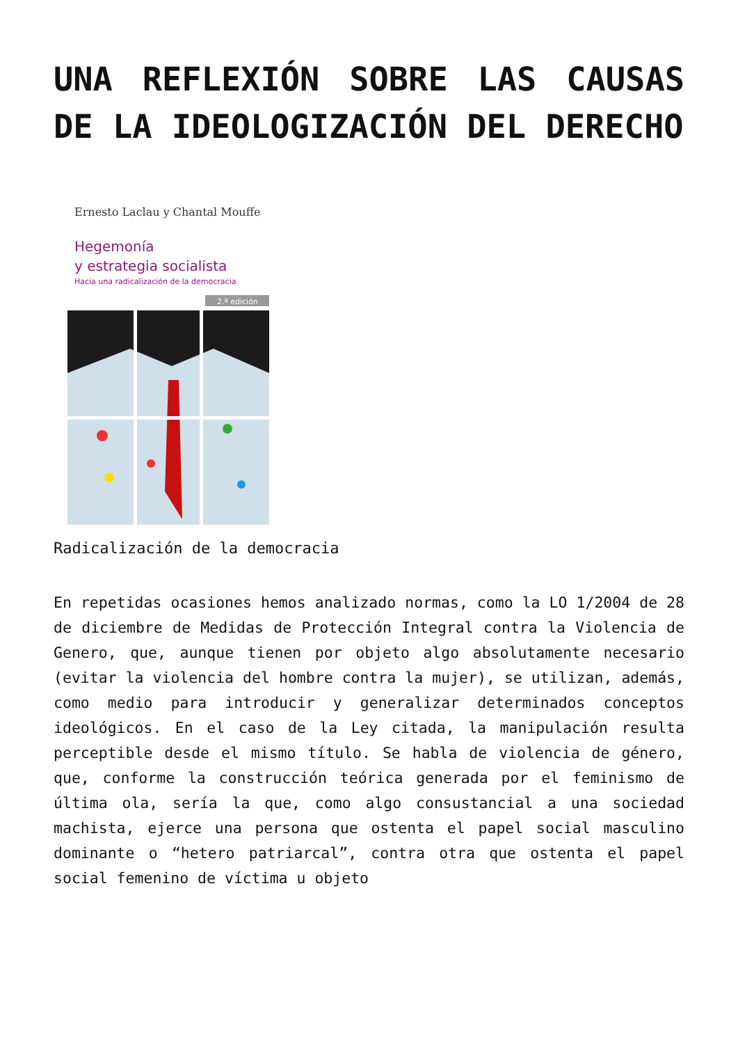UNA REFLEXIÓN SOBRE LAS CAUSAS DE LA IDEOLOGIZACIÓN DEL DERECHO
Ernesto Laclau y Chantal Mouffe
Hegemonía
y estrategia socialista
Hacia una radicalización de la democracia
2.ª edición
Radicalización de la democracia
En repetidas ocasiones hemos analizado normas, como la LO 1/2004 de 28 de diciembre de Medidas de Protección Integral contra la Violencia de Genero, que, aunque tienen por objeto algo absolutamente necesario (evitar la violencia del hombre contra la mujer), se utilizan, además, como medio para introducir y generalizar determinados conceptos ideológicos. En el caso de la Ley citada, la manipulación resulta perceptible desde el mismo título. Se habla de violencia de género, que, conforme la construcción teórica generada por el feminismo de última ola, sería la que, como algo consustancial a una sociedad machista, ejerce una persona que ostenta el papel social masculino dominante o “hetero patriarcal”, contra otra que ostenta el papel social femenino de víctima u objeto